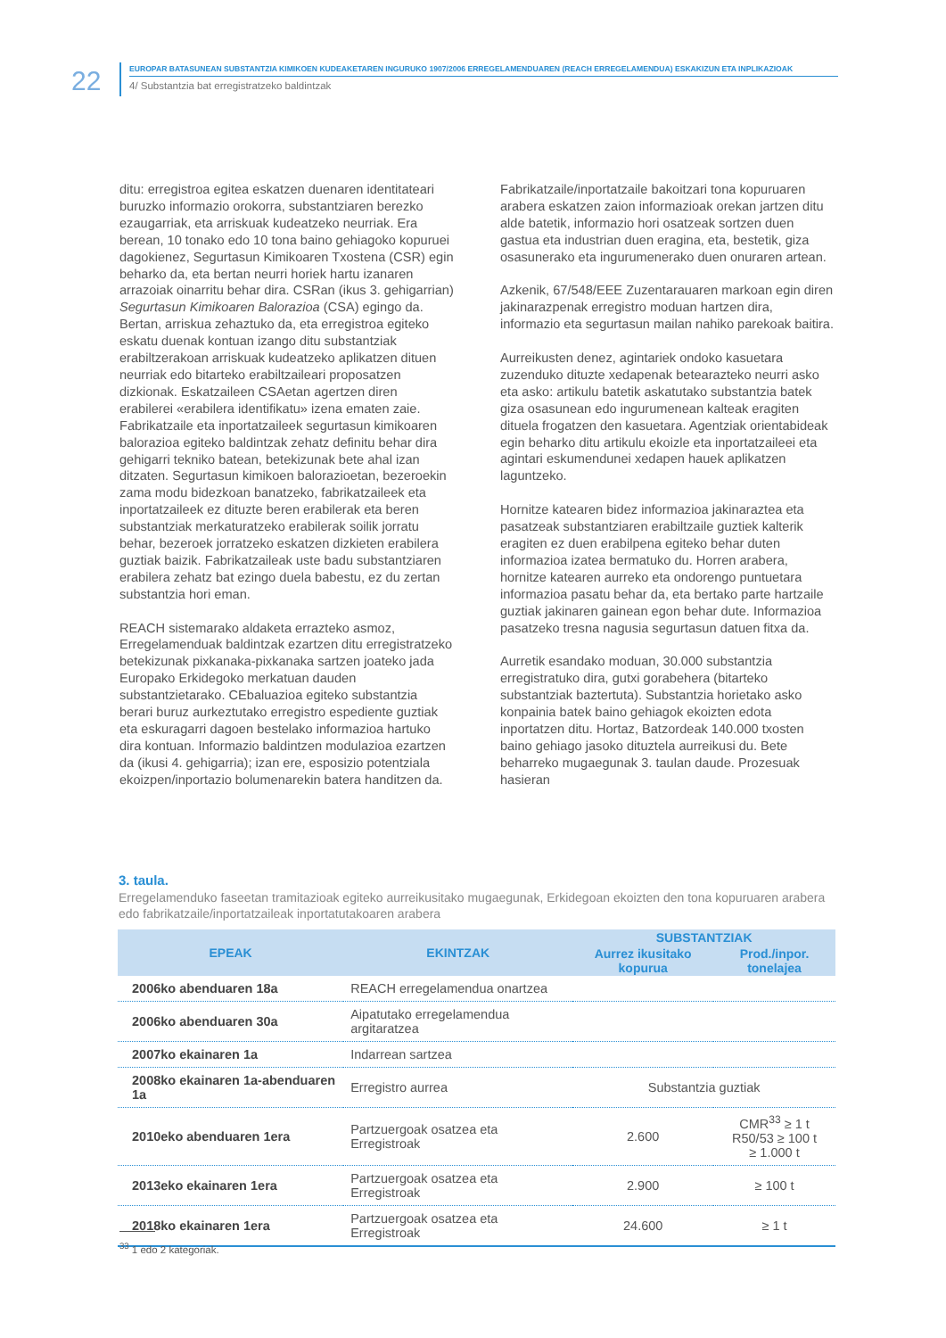22
EUROPAR BATASUNEAN SUBSTANTZIA KIMIKOEN KUDEAKETAREN INGURUKO 1907/2006 ERREGELAMENDUAREN (REACH ERREGELAMENDUA) ESKAKIZUN ETA INPLIKAZIOAK
4/ Substantzia bat erregistratzeko baldintzak
ditu: erregistroa egitea eskatzen duenaren identitateari buruzko informazio orokorra, substantziaren berezko ezaugarriak, eta arriskuak kudeatzeko neurriak. Era berean, 10 tonako edo 10 tona baino gehiagoko kopuruei dagokienez, Segurtasun Kimikoaren Txostena (CSR) egin beharko da, eta bertan neurri horiek hartu izanaren arrazoiak oinarritu behar dira. CSRan (ikus 3. gehigarrian) Segurtasun Kimikoaren Balorazioa (CSA) egingo da. Bertan, arriskua zehaztuko da, eta erregistroa egiteko eskatu duenak kontuan izango ditu substantziak erabiltzerakoan arriskuak kudeatzeko aplikatzen dituen neurriak edo bitarteko erabiltzaileari proposatzen dizkionak. Eskatzaileen CSAetan agertzen diren erabilerei «erabilera identifikatu» izena ematen zaie. Fabrikatzaile eta inportatzaileek segurtasun kimikoaren balorazioa egiteko baldintzak zehatz definitu behar dira gehigarri tekniko batean, betekizunak bete ahal izan ditzaten. Segurtasun kimikoen balorazioetan, bezeroekin zama modu bidezkoan banatzeko, fabrikatzaileek eta inportatzaileek ez dituzte beren erabilerak eta beren substantziak merkaturatzeko erabilerak soilik jorratu behar, bezeroek jorratzeko eskatzen dizkieten erabilera guztiak baizik. Fabrikatzaileak uste badu substantziaren erabilera zehatz bat ezingo duela babestu, ez du zertan substantzia hori eman.
REACH sistemarako aldaketa errazteko asmoz, Erregelamenduak baldintzak ezartzen ditu erregistratzeko betekizunak pixkanaka-pixkanaka sartzen joateko jada Europako Erkidegoko merkatuan dauden substantzietarako. CEbaluazioa egiteko substantzia berari buruz aurkeztutako erregistro espediente guztiak eta eskuragarri dagoen bestelako informazioa hartuko dira kontuan. Informazio baldintzen modulazioa ezartzen da (ikusi 4. gehigarria); izan ere, esposizio potentziala ekoizpen/inportazio bolumenarekin batera handitzen da.
Fabrikatzaile/inportatzaile bakoitzari tona kopuruaren arabera eskatzen zaion informazioak orekan jartzen ditu alde batetik, informazio hori osatzeak sortzen duen gastua eta industrian duen eragina, eta, bestetik, giza osasunerako eta ingurumenerako duen onuraren artean.
Azkenik, 67/548/EEE Zuzentarauaren markoan egin diren jakinarazpenak erregistro moduan hartzen dira, informazio eta segurtasun mailan nahiko parekoak baitira.
Aurreikusten denez, agintariek ondoko kasuetara zuzenduko dituzte xedapenak betearazteko neurri asko eta asko: artikulu batetik askatutako substantzia batek giza osasunean edo ingurumenean kalteak eragiten dituela frogatzen den kasuetara. Agentziak orientabideak egin beharko ditu artikulu ekoizle eta inportatzaileei eta agintari eskumendunei xedapen hauek aplikatzen laguntzeko.
Hornitze katearen bidez informazioa jakinaraztea eta pasatzeak substantziaren erabiltzaile guztiek kalterik eragiten ez duen erabilpena egiteko behar duten informazioa izatea bermatuko du. Horren arabera, hornitze katearen aurreko eta ondorengo puntuetara informazioa pasatu behar da, eta bertako parte hartzaile guztiak jakinaren gainean egon behar dute. Informazioa pasatzeko tresna nagusia segurtasun datuen fitxa da.
Aurretik esandako moduan, 30.000 substantzia erregistratuko dira, gutxi gorabehera (bitarteko substantziak baztertuta). Substantzia horietako asko konpainia batek baino gehiagok ekoizten edota inportatzen ditu. Hortaz, Batzordeak 140.000 txosten baino gehiago jasoko dituztela aurreikusi du. Bete beharreko mugaegunak 3. taulan daude. Prozesuak hasieran
3. taula.
Erregelamenduko faseetan tramitazioak egiteko aurreikusitako mugaegunak, Erkidegoan ekoizten den tona kopuruaren arabera edo fabrikatzaile/inportatzaileak inportatutakoaren arabera
| EPEAK | EKINTZAK | SUBSTANTZIAK | |
| --- | --- | --- | --- |
| | | Aurrez ikusitako kopurua | Prod./inpor. tonelajea |
| 2006ko abenduaren 18a | REACH erregelamendua onartzea | | |
| 2006ko abenduaren 30a | Aipatutako erregelamendua argitaratzea | | |
| 2007ko ekainaren 1a | Indarrean sartzea | | |
| 2008ko ekainaren 1a-abenduaren 1a | Erregistro aurrea | Substantzia guztiak | |
| 2010eko abenduaren 1era | Partzuergoak osatzea eta Erregistroak | 2.600 | CMR<sup>33</sup> ≥ 1 t R50/53 ≥ 100 t ≥ 1.000 t |
| 2013eko ekainaren 1era | Partzuergoak osatzea eta Erregistroak | 2.900 | ≥ 100 t |
| 2018ko ekainaren 1era | Partzuergoak osatzea eta Erregistroak | 24.600 | ≥ 1 t |
<sup>33</sup> 1 edo 2 kategoriak.